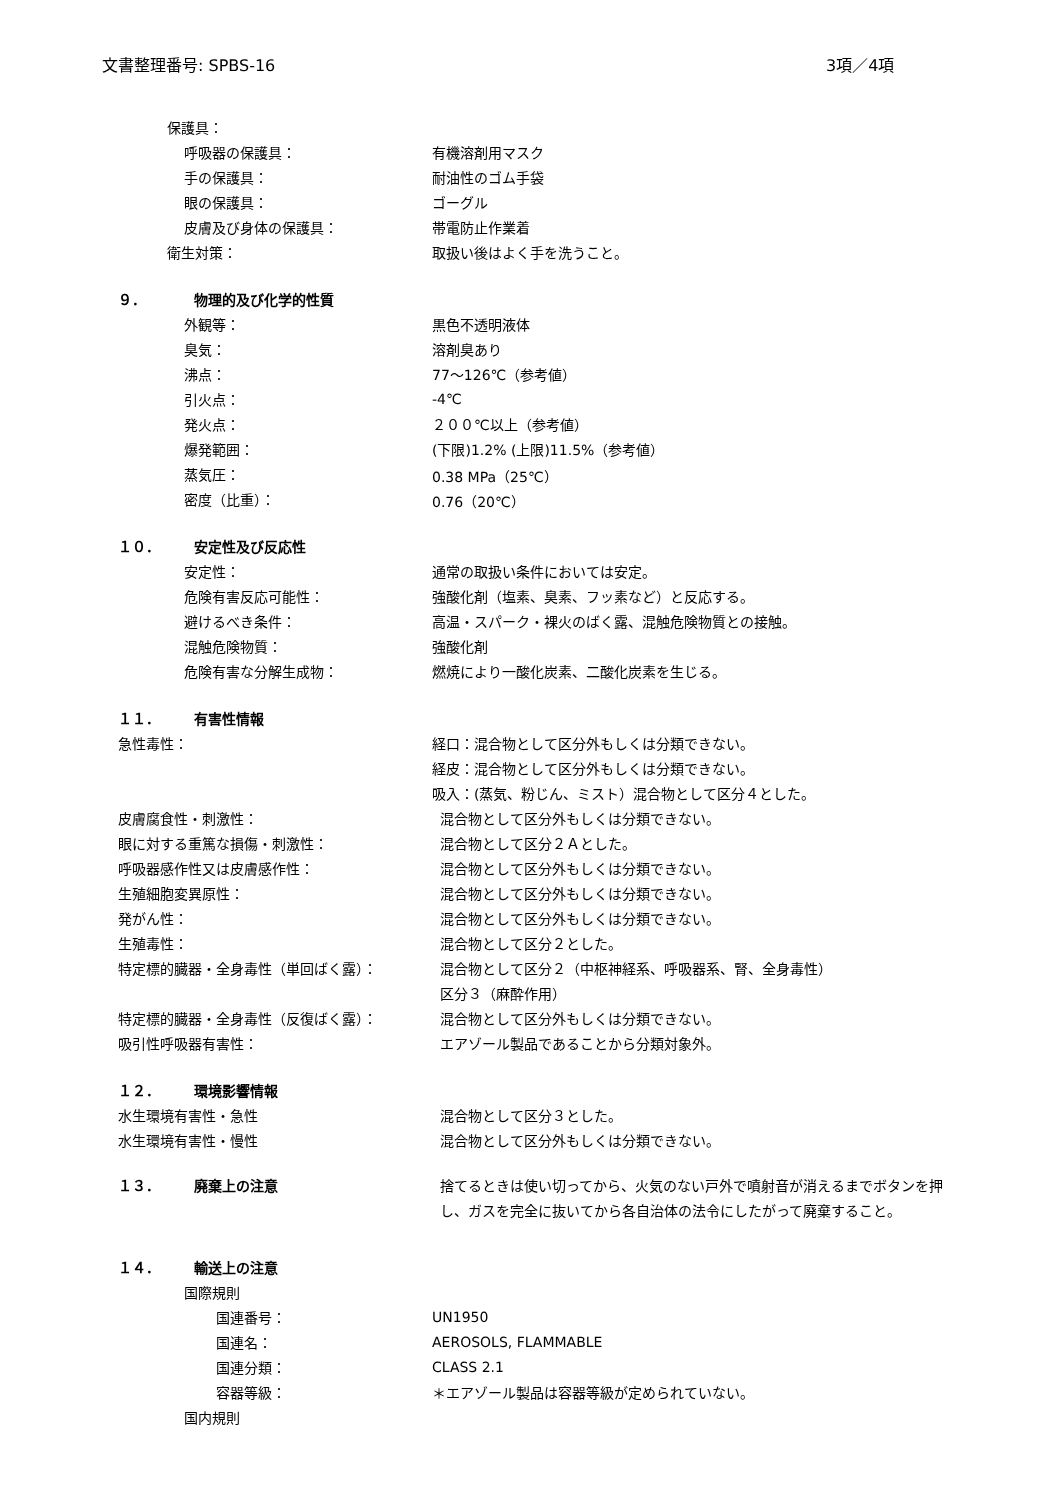文書整理番号: SPBS-16 3項／4項
保護具：
呼吸器の保護具： 有機溶剤用マスク
手の保護具： 耐油性のゴム手袋
眼の保護具： ゴーグル
皮膚及び身体の保護具： 帯電防止作業着
衛生対策： 取扱い後はよく手を洗うこと。
９． 物理的及び化学的性質
外観等： 黒色不透明液体
臭気： 溶剤臭あり
沸点： 77～126℃（参考値）
引火点： -4℃
発火点： ２００℃以上（参考値）
爆発範囲： (下限)1.2% (上限)11.5%（参考値）
蒸気圧： 0.38 MPa（25℃）
密度（比重）： 0.76（20℃）
１０． 安定性及び反応性
安定性： 通常の取扱い条件においては安定。
危険有害反応可能性：
強酸化剤（塩素、臭素、フッ素など）と反応する。
避けるべき条件：
高温・スパーク・裸火のばく露、混触危険物質との接触。
混触危険物質： 強酸化剤
危険有害な分解生成物：
燃焼により一酸化炭素、二酸化炭素を生じる。
１１． 有害性情報
急性毒性：
経口：混合物として区分外もしくは分類できない。
経皮：混合物として区分外もしくは分類できない。
吸入：(蒸気、粉じん、ミスト）混合物として区分４とした。
皮膚腐食性・刺激性：
混合物として区分外もしくは分類できない。
眼に対する重篤な損傷・刺激性： 混合物として区分２Ａとした。
呼吸器感作性又は皮膚感作性：
混合物として区分外もしくは分類できない。
生殖細胞変異原性：
混合物として区分外もしくは分類できない。
発がん性：
混合物として区分外もしくは分類できない。
生殖毒性： 混合物として区分２とした。
特定標的臓器・全身毒性（単回ばく露）：
混合物として区分２（中枢神経系、呼吸器系、腎、全身毒性）
区分３（麻酔作用）
特定標的臓器・全身毒性（反復ばく露）：
混合物として区分外もしくは分類できない。
吸引性呼吸器有害性：
エアゾール製品であることから分類対象外。
１２． 環境影響情報
水生環境有害性・急性 混合物として区分３とした。
水生環境有害性・慢性
混合物として区分外もしくは分類できない。
１３． 廃棄上の注意 捨てるときは使い切ってから、火気のない戸外で噴射音が消えるまでボタンを押し、ガスを完全に抜いてから各自治体の法令にしたがって廃棄すること。
１４． 輸送上の注意
国際規則
国連番号： UN1950
国連名： AEROSOLS, FLAMMABLE
国連分類： CLASS 2.1
容器等級：
＊エアゾール製品は容器等級が定められていない。
国内規則